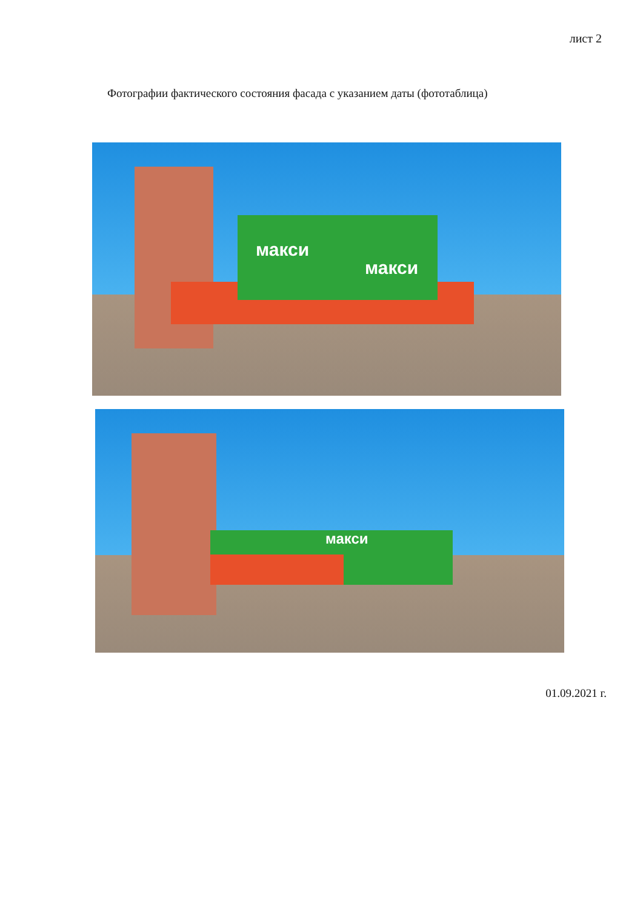лист 2
Фотографии фактического состояния фасада с указанием даты (фототаблица)
макси
макси
макси
01.09.2021 г.